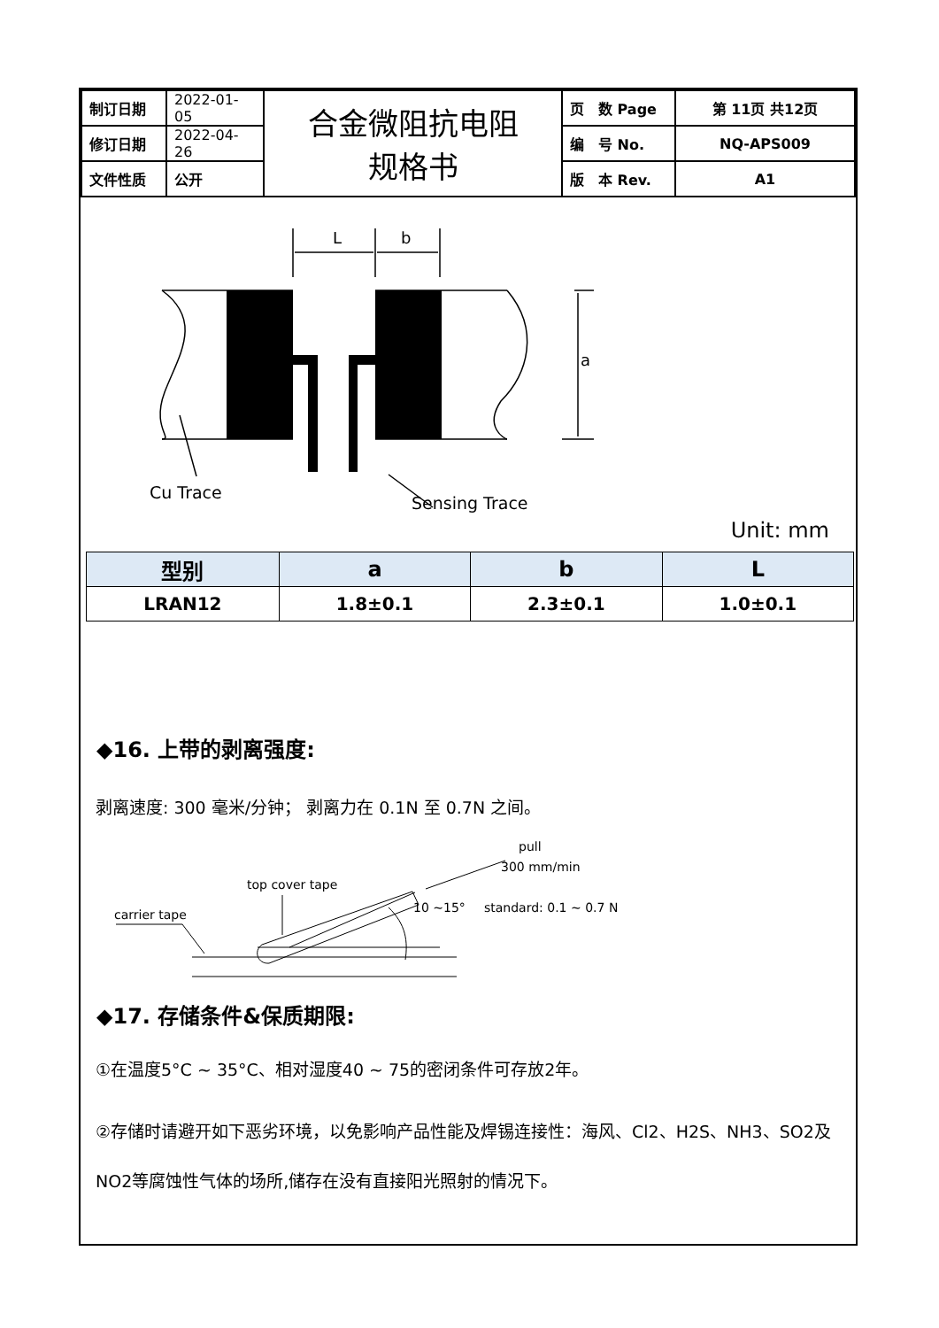| 制订日期 | 2022-01-05 | 合金微阻抗电阻 规格书 | 页 数 Page | 第 11页 共12页 |
| 修订日期 | 2022-04-26 | | 编 号 No. | NQ-APS009 |
| 文件性质 | 公开 | | 版 本 Rev. | A1 |
L
b
a
Cu Trace
Sensing Trace
Unit: mm
| 型别 | a | b | L |
| --- | --- | --- | --- |
| LRAN12 | 1.8±0.1 | 2.3±0.1 | 1.0±0.1 |
◆16. 上带的剥离强度:
剥离速度: 300 毫米/分钟； 剥离力在 0.1N 至 0.7N 之间。
top cover tape
carrier tape
pull
300 mm/min
10 ~15°
standard: 0.1 ~ 0.7 N
◆17. 存储条件&保质期限:
①在温度5°C ~ 35°C、相对湿度40 ~ 75的密闭条件可存放2年。
②存储时请避开如下恶劣环境，以免影响产品性能及焊锡连接性：海风、Cl2、H2S、NH3、SO2及NO2等腐蚀性气体的场所,储存在没有直接阳光照射的情况下。